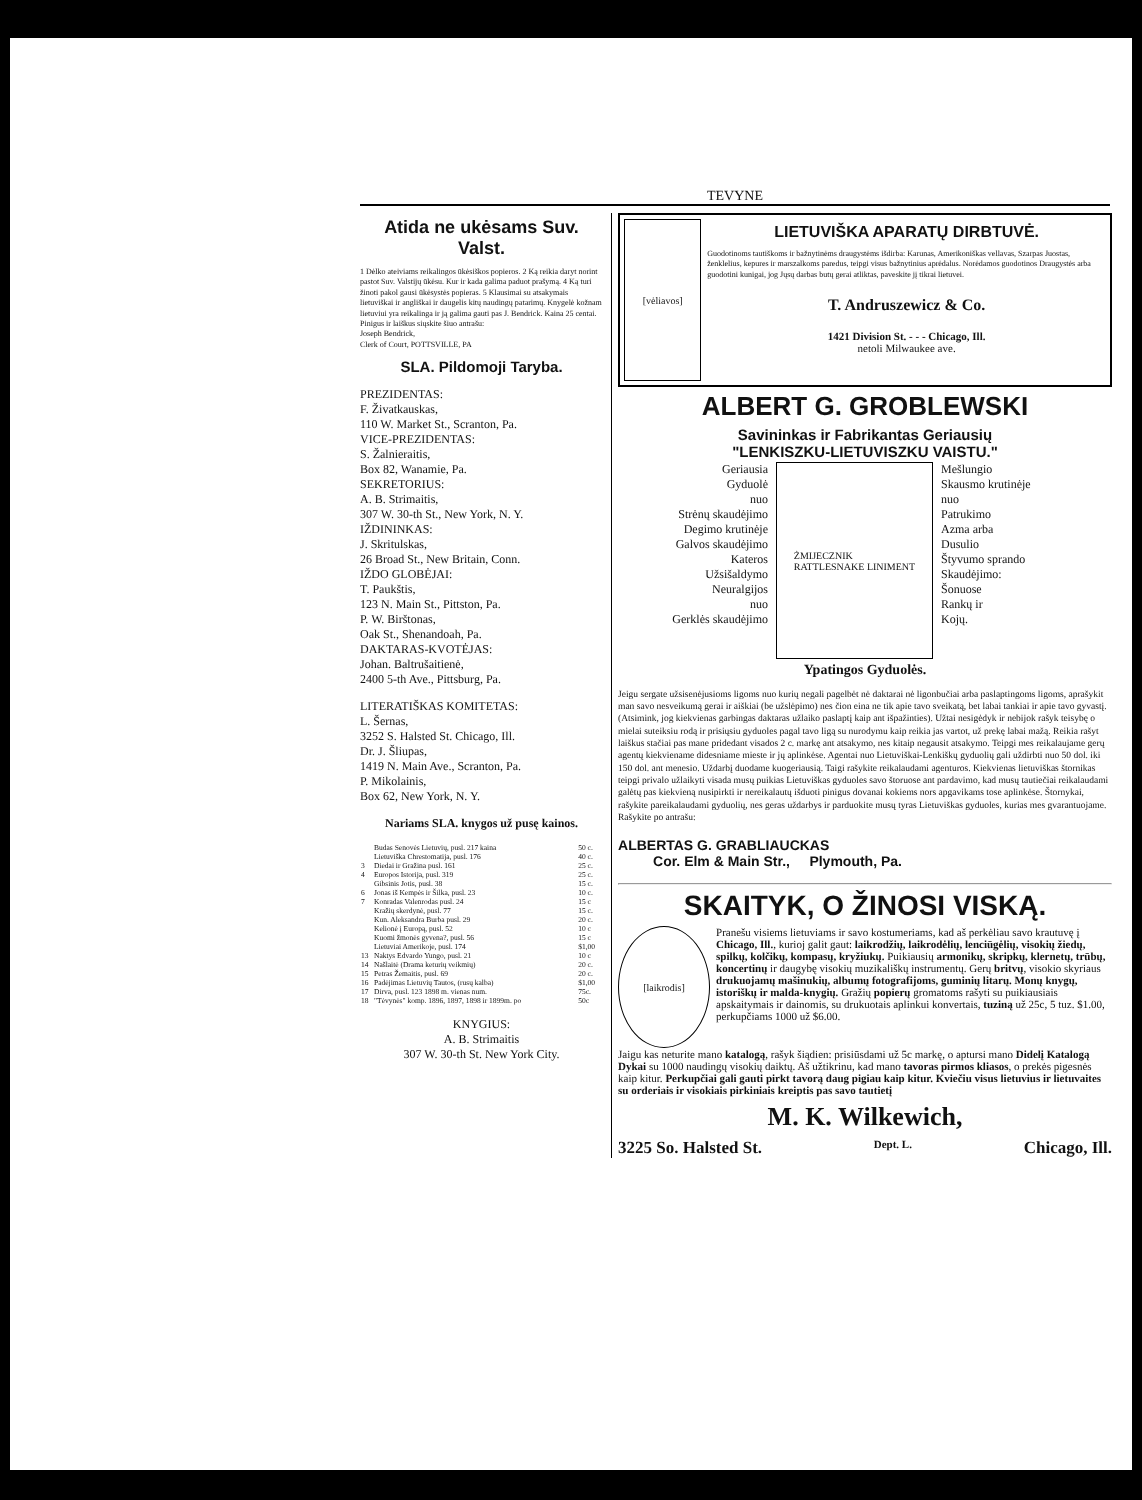TEVYNE
Atida ne ukėsams Suv. Valst.
1 Dėlko ateiviams reikalingos ūkėsiškos popieros. 2 Ką reikia daryt norint pastot Suv. Valstijų ūkėsu. Kur ir kada galima paduot prašymą. 4 Ką turi žinoti pakol gausi ūkėsystės popieras. 5 Klausimai su atsakymais lietuviškai ir angliškai ir daugelis kitų naudingų patarimų. Knygelė kožnam lietuviui yra reikalinga ir ją galima gauti pas J. Bendrick. Kaina 25 centai. Pinigus ir laiškus siųskite šiuo antrašu:
Joseph Bendrick,
Clerk of Court, POTTSVILLE, PA
SLA. Pildomoji Taryba.
PREZIDENTAS:
F. Živatkauskas,
110 W. Market St., Scranton, Pa.
VICE-PREZIDENTAS:
S. Žalnieraitis,
Box 82, Wanamie, Pa.
SEKRETORIUS:
A. B. Strimaitis,
307 W. 30-th St., New York, N. Y.
IŽDININKAS:
J. Skritulskas,
26 Broad St., New Britain, Conn.
IŽDO GLOBĖJAI:
T. Paukštis,
123 N. Main St., Pittston, Pa.
P. W. Birštonas,
Oak St., Shenandoah, Pa.
DAKTARAS-KVOTĖJAS:
Johan. Baltrušaitienė,
2400 5-th Ave., Pittsburg, Pa.
LITERATIŠKAS KOMITETAS:
L. Šernas,
3252 S. Halsted St. Chicago, Ill.
Dr. J. Šliupas,
1419 N. Main Ave., Scranton, Pa.
P. Mikolainis,
Box 62, New York, N. Y.
Nariams SLA. knygos už pusę kainos.
| | Budas Senovės Lietuvių, pusl. 217 kaina | 50 c. |
| | Lietuviška Chrestomatija, pusl. 176 | 40 c. |
| 3 | Diedai ir Gražina pusl. 161 | 25 c. |
| 4 | Europos Istorija, pusl. 319 | 25 c. |
| | Gibsinis Jotis, pusl. 38 | 15 c. |
| 6 | Jonas iš Kempės ir Šilka, pusl. 23 | 10 c. |
| 7 | Konradas Valenrodas pusl. 24 | 15 c |
| | Kražių skerdynė, pusl. 77 | 15 c. |
| | Kun. Aleksandra Burba pusl. 29 | 20 c. |
| | Kelionė į Europą, pusl. 52 | 10 c |
| | Kuomi žmonės gyvena?, pusl. 56 | 15 c |
| | Lietuviai Amerikoje, pusl. 174 | $1,00 |
| 13 | Naktys Edvardo Yungo, pusl. 21 | 10 c |
| 14 | Našlaitė (Drama keturių veikmių) | 20 c. |
| 15 | Petras Žemaitis, pusl. 69 | 20 c. |
| 16 | Padėjimas Lietuvių Tautos, (rusų kalba) | $1,00 |
| 17 | Dirva, pusl. 123 1898 m. vienas num. | 75c. |
| 18 | "Tėvynės" komp. 1896, 1897, 1898 ir 1899m. po | 50c |
KNYGIUS:
A. B. Strimaitis
307 W. 30-th St. New York City.
[vėliavos]
LIETUVIŠKA APARATŲ DIRBTUVĖ.
Guodotinoms tautiškoms ir bažnytinėms draugystėms išdirba: Karunas, Amerikoniškas vellavas, Szarpas Juostas, ženklelius, kepures ir marszalkoms paredus, teipgi visus bažnytinius aprėdalus. Norėdamos guodotinos Draugystės arba guodotini kunigai, jog Jųsų darbas butų gerai atliktas, paveskite jį tikrai lietuvei.
T. Andruszewicz & Co.
1421 Division St. - - - Chicago, Ill.
netoli Milwaukee ave.
ALBERT G. GROBLEWSKI
Savininkas ir Fabrikantas Geriausių
"LENKISZKU-LIETUVISZKU VAISTU."
Geriausia
Gyduolė
nuo
Strėnų skaudėjimo
Degimo krutinėje
Galvos skaudėjimo
Kateros
Užsišaldymo
Neuralgijos
nuo
Gerklės skaudėjimo
ŻMIJECZNIK
RATTLESNAKE LINIMENT
Mešlungio
Skausmo krutinėje
nuo
Patrukimo
Azma arba
Dusulio
Štyvumo sprando
Skaudėjimo:
Šonuose
Rankų ir
Kojų.
Ypatingos Gyduolės.
Jeigu sergate užsisenėjusioms ligoms nuo kurių negali pagelbėt nė daktarai nė ligonbučiai arba paslaptingoms ligoms, aprašykit man savo nesveikumą gerai ir aiškiai (be užslėpimo) nes čion eina ne tik apie tavo sveikatą, bet labai tankiai ir apie tavo gyvastį. (Atsimink, jog kiekvienas garbingas daktaras užlaiko paslaptį kaip ant išpažinties). Užtai nesigėdyk ir nebijok rašyk teisybę o mielai suteiksiu rodą ir prisiųsiu gyduoles pagal tavo ligą su nurodymu kaip reikia jas vartot, už prekę labai mažą. Reikia rašyt laiškus stačiai pas mane pridedant visados 2 c. markę ant atsakymo, nes kitaip negausit atsakymo. Teipgi mes reikalaujame gerų agentų kiekviename didesniame mieste ir jų aplinkėse. Agentai nuo Lietuviškai-Lenkiškų gyduolių gali uždirbti nuo 50 dol. iki 150 dol. ant menesio. Uždarbį duodame kuogeriausią. Taigi rašykite reikalaudami agenturos. Kiekvienas lietuviškas štornikas teipgi privalo užlaikyti visada musų puikias Lietuviškas gyduoles savo štoruose ant pardavimo, kad musų tautiečiai reikalaudami galėtų pas kiekvieną nusipirkti ir nereikalautų išduoti pinigus dovanai kokiems nors apgavikams tose aplinkėse. Štornykai, rašykite pareikalaudami gyduolių, nes geras uždarbys ir parduokite musų tyras Lietuviškas gyduoles, kurias mes gvarantuojame. Rašykite po antrašu:
ALBERTAS G. GRABLIAUCKAS
Cor. Elm & Main Str., Plymouth, Pa.
SKAITYK, O ŽINOSI VISKĄ.
[laikrodis]
Pranešu visiems lietuviams ir savo kostumeriams, kad aš perkėliau savo krautuvę į Chicago, Ill., kurioj galit gaut: laikrodžių, laikrodėlių, lenciūgėlių, visokių žiedų, spilkų, kolčikų, kompasų, kryžiukų. Puikiausių armonikų, skripkų, klernetų, trūbų, koncertinų ir daugybę visokių muzikališkų instrumentų. Gerų britvų, visokio skyriaus drukuojamų mašinukių, albumų fotografijoms, guminių litarų. Monų knygų, istoriškų ir malda-knygių. Gražių popierų gromatoms rašyti su puikiausiais apskaitymais ir dainomis, su drukuotais aplinkui konvertais, tuziną už 25c, 5 tuz. $1.00, perkupčiams 1000 už $6.00.
Jaigu kas neturite mano katalogą, rašyk šiądien: prisiūsdami už 5c markę, o aptursi mano Didelį Katalogą Dykai su 1000 naudingų visokių daiktų. Aš užtikrinu, kad mano tavoras pirmos kliasos, o prekės pigesnės kaip kitur. Perkupčiai gali gauti pirkt tavorą daug pigiau kaip kitur. Kviečiu visus lietuvius ir lietuvaites su orderiais ir visokiais pirkiniais kreiptis pas savo tautietį
M. K. Wilkewich,
3225 So. Halsted St. Dept. L. Chicago, Ill.